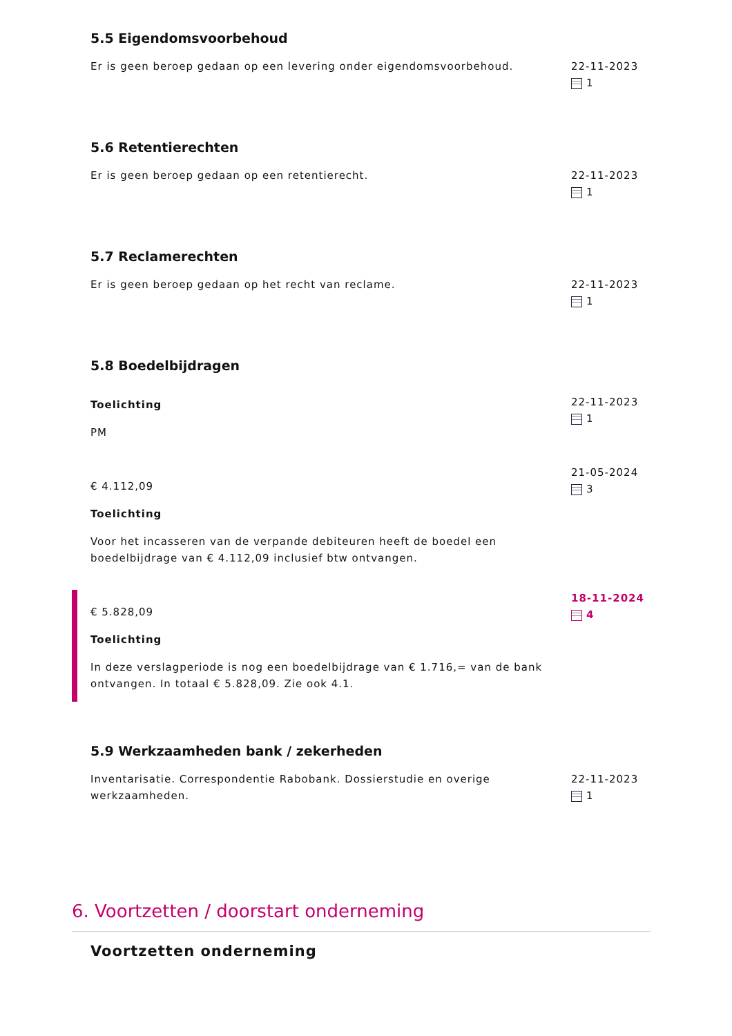5.5 Eigendomsvoorbehoud
Er is geen beroep gedaan op een levering onder eigendomsvoorbehoud. 22-11-2023
1
5.6 Retentierechten
Er is geen beroep gedaan op een retentierecht. 22-11-2023
1
5.7 Reclamerechten
Er is geen beroep gedaan op het recht van reclame. 22-11-2023
1
5.8 Boedelbijdragen
Toelichting
PM
22-11-2023
1
€ 4.112,09
Toelichting
Voor het incasseren van de verpande debiteuren heeft de boedel een boedelbijdrage van € 4.112,09 inclusief btw ontvangen.
21-05-2024
3
€ 5.828,09
Toelichting
In deze verslagperiode is nog een boedelbijdrage van € 1.716,= van de bank ontvangen. In totaal € 5.828,09. Zie ook 4.1.
18-11-2024
4
5.9 Werkzaamheden bank / zekerheden
Inventarisatie. Correspondentie Rabobank. Dossierstudie en overige werkzaamheden.
22-11-2023
1
6. Voortzetten / doorstart onderneming
Voortzetten onderneming